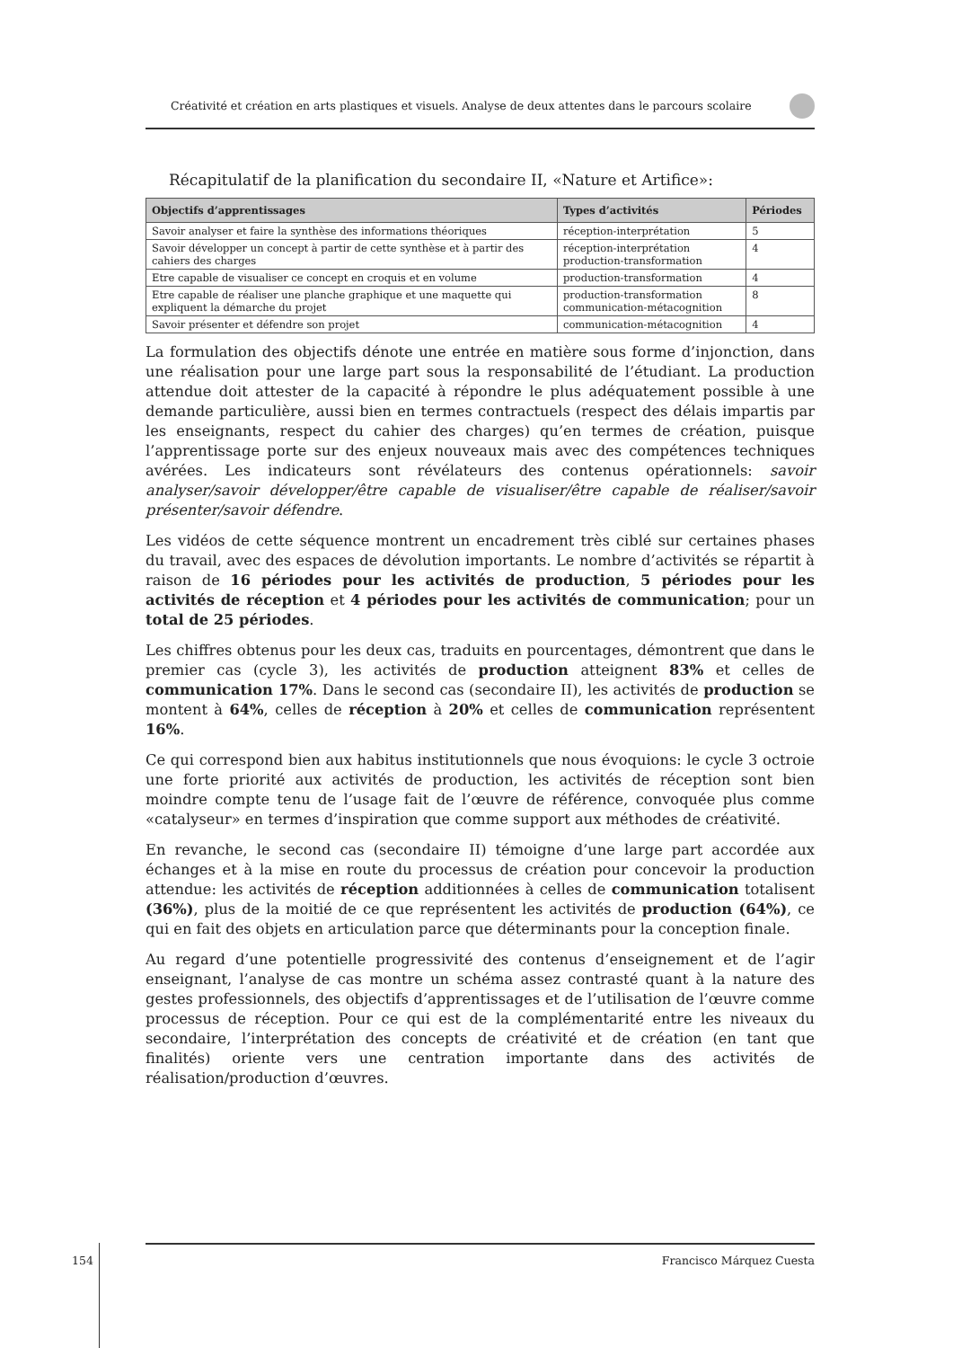Créativité et création en arts plastiques et visuels. Analyse de deux attentes dans le parcours scolaire
Récapitulatif de la planification du secondaire II, «Nature et Artifice»:
| Objectifs d’apprentissages | Types d’activités | Périodes |
| --- | --- | --- |
| Savoir analyser et faire la synthèse des informations théoriques | réception-interprétation | 5 |
| Savoir développer un concept à partir de cette synthèse et à partir des cahiers des charges | réception-interprétation production-transformation | 4 |
| Etre capable de visualiser ce concept en croquis et en volume | production-transformation | 4 |
| Etre capable de réaliser une planche graphique et une maquette qui expliquent la démarche du projet | production-transformation communication-métacognition | 8 |
| Savoir présenter et défendre son projet | communication-métacognition | 4 |
La formulation des objectifs dénote une entrée en matière sous forme d’injonction, dans une réalisation pour une large part sous la responsabilité de l’étudiant. La production attendue doit attester de la capacité à répondre le plus adéquatement possible à une demande particulière, aussi bien en termes contractuels (respect des délais impartis par les enseignants, respect du cahier des charges) qu’en termes de création, puisque l’apprentissage porte sur des enjeux nouveaux mais avec des compétences techniques avérées. Les indicateurs sont révélateurs des contenus opérationnels: savoir analyser/savoir développer/être capable de visualiser/être capable de réaliser/savoir présenter/savoir défendre.
Les vidéos de cette séquence montrent un encadrement très ciblé sur certaines phases du travail, avec des espaces de dévolution importants. Le nombre d’activités se répartit à raison de 16 périodes pour les activités de production, 5 périodes pour les activités de réception et 4 périodes pour les activités de communication; pour un total de 25 périodes.
Les chiffres obtenus pour les deux cas, traduits en pourcentages, démontrent que dans le premier cas (cycle 3), les activités de production atteignent 83% et celles de communication 17%. Dans le second cas (secondaire II), les activités de production se montent à 64%, celles de réception à 20% et celles de communication représentent 16%.
Ce qui correspond bien aux habitus institutionnels que nous évoquions: le cycle 3 octroie une forte priorité aux activités de production, les activités de réception sont bien moindre compte tenu de l’usage fait de l’œuvre de référence, convoquée plus comme «catalyseur» en termes d’inspiration que comme support aux méthodes de créativité.
En revanche, le second cas (secondaire II) témoigne d’une large part accordée aux échanges et à la mise en route du processus de création pour concevoir la production attendue: les activités de réception additionnées à celles de communication totalisent (36%), plus de la moitié de ce que représentent les activités de production (64%), ce qui en fait des objets en articulation parce que déterminants pour la conception finale.
Au regard d’une potentielle progressivité des contenus d’enseignement et de l’agir enseignant, l’analyse de cas montre un schéma assez contrasté quant à la nature des gestes professionnels, des objectifs d’apprentissages et de l’utilisation de l’œuvre comme processus de réception. Pour ce qui est de la complémentarité entre les niveaux du secondaire, l’interprétation des concepts de créativité et de création (en tant que finalités) oriente vers une centration importante dans des activités de réalisation/production d’œuvres.
154
Francisco Márquez Cuesta